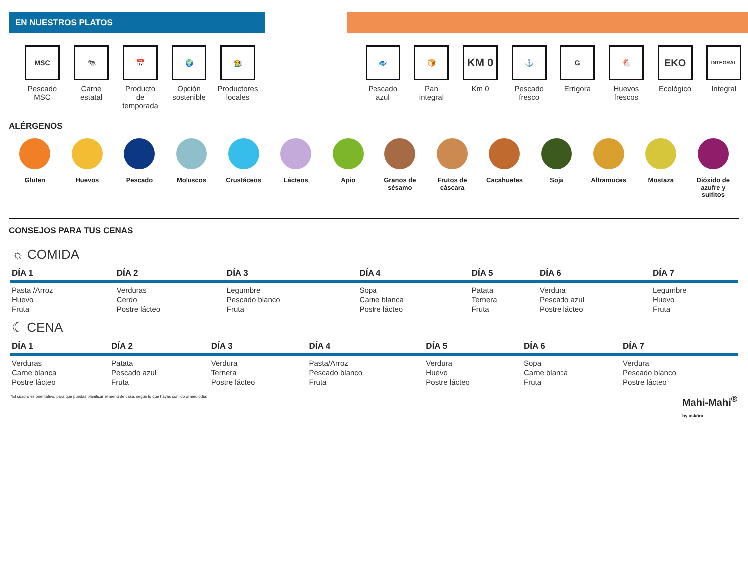EN NUESTROS PLATOS
MSC
Pescado
MSC
🐄
Carne
estatal
📅
Producto
de
temporada
🌍
Opción
sostenible
🧑‍🌾
Productores
locales
🐟
Pescado
azul
🍞
Pan
integral
KM 0
Km 0
⚓
Pescado
fresco
G
Errigora
🐔
Huevos
frescos
EKO
Ecológico
INTEGRAL
Integral
ALÉRGENOS
Gluten Huevos Pescado Moluscos Crustáceos Lácteos Apio Granos de
sésamo
Frutos de
cáscara
Cacahuetes Soja Altramuces Mostaza Dióxido de
azufre y
sulfitos
CONSEJOS PARA TUS CENAS
☼ COMIDA
| DÍA 1 | DÍA 2 | DÍA 3 | DÍA 4 | DÍA 5 | DÍA 6 | DÍA 7 |
| --- | --- | --- | --- | --- | --- | --- |
| Pasta /Arroz Huevo Fruta | Verduras Cerdo Postre lácteo | Legumbre Pescado blanco Fruta | Sopa Carne blanca Postre lácteo | Patata Ternera Fruta | Verdura Pescado azul Postre lácteo | Legumbre Huevo Fruta |
☾ CENA
| DÍA 1 | DÍA 2 | DÍA 3 | DÍA 4 | DÍA 5 | DÍA 6 | DÍA 7 |
| --- | --- | --- | --- | --- | --- | --- |
| Verduras Carne blanca Postre lácteo | Patata Pescado azul Fruta | Verdura Ternera Postre lácteo | Pasta/Arroz Pescado blanco Fruta | Verdura Huevo Postre lácteo | Sopa Carne blanca Fruta | Verdura Pescado blanco Postre lácteo |
*El cuadro es orientativo, para que puedas planificar el menú de casa, según lo que hayas comido al mediodía. Mahi-Mahi<sup>®</sup>
by askóra